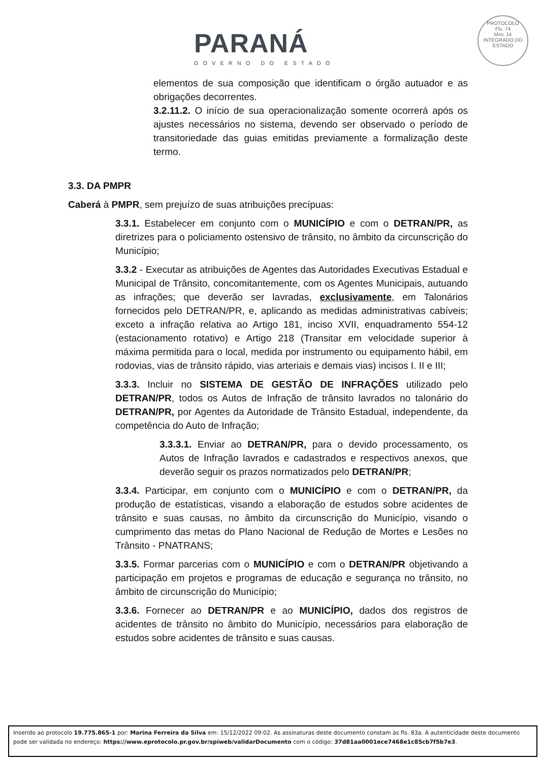PARANÁ
GOVERNO DO ESTADO
PROTOCOLO
Fls. 74
Mov. 14
INTEGRADO DO ESTADO
elementos de sua composição que identificam o órgão autuador e as obrigações decorrentes.
3.2.11.2. O início de sua operacionalização somente ocorrerá após os ajustes necessários no sistema, devendo ser observado o período de transitoriedade das guias emitidas previamente a formalização deste termo.
3.3. DA PMPR
Caberá à PMPR, sem prejuízo de suas atribuições precípuas:
3.3.1. Estabelecer em conjunto com o MUNICÍPIO e com o DETRAN/PR, as diretrizes para o policiamento ostensivo de trânsito, no âmbito da circunscrição do Município;
3.3.2 - Executar as atribuições de Agentes das Autoridades Executivas Estadual e Municipal de Trânsito, concomitantemente, com os Agentes Municipais, autuando as infrações; que deverão ser lavradas, exclusivamente, em Talonários fornecidos pelo DETRAN/PR, e, aplicando as medidas administrativas cabíveis; exceto a infração relativa ao Artigo 181, inciso XVII, enquadramento 554-12 (estacionamento rotativo) e Artigo 218 (Transitar em velocidade superior à máxima permitida para o local, medida por instrumento ou equipamento hábil, em rodovias, vias de trânsito rápido, vias arteriais e demais vias) incisos I. II e III;
3.3.3. Incluir no SISTEMA DE GESTÃO DE INFRAÇÕES utilizado pelo DETRAN/PR, todos os Autos de Infração de trânsito lavrados no talonário do DETRAN/PR, por Agentes da Autoridade de Trânsito Estadual, independente, da competência do Auto de Infração;
3.3.3.1. Enviar ao DETRAN/PR, para o devido processamento, os Autos de Infração lavrados e cadastrados e respectivos anexos, que deverão seguir os prazos normatizados pelo DETRAN/PR;
3.3.4. Participar, em conjunto com o MUNICÍPIO e com o DETRAN/PR, da produção de estatísticas, visando a elaboração de estudos sobre acidentes de trânsito e suas causas, no âmbito da circunscrição do Município, visando o cumprimento das metas do Plano Nacional de Redução de Mortes e Lesões no Trânsito - PNATRANS;
3.3.5. Formar parcerias com o MUNICÍPIO e com o DETRAN/PR objetivando a participação em projetos e programas de educação e segurança no trânsito, no âmbito de circunscrição do Município;
3.3.6. Fornecer ao DETRAN/PR e ao MUNICÍPIO, dados dos registros de acidentes de trânsito no âmbito do Município, necessários para elaboração de estudos sobre acidentes de trânsito e suas causas.
Inserido ao protocolo 19.775.865-1 por: Marina Ferreira da Silva em: 15/12/2022 09:02. As assinaturas deste documento constam às fls. 83a. A autenticidade deste documento pode ser validada no endereço: https://www.eprotocolo.pr.gov.br/spiweb/validarDocumento com o código: 37d81aa0001ece7468e1c85cb7f5b7e3.